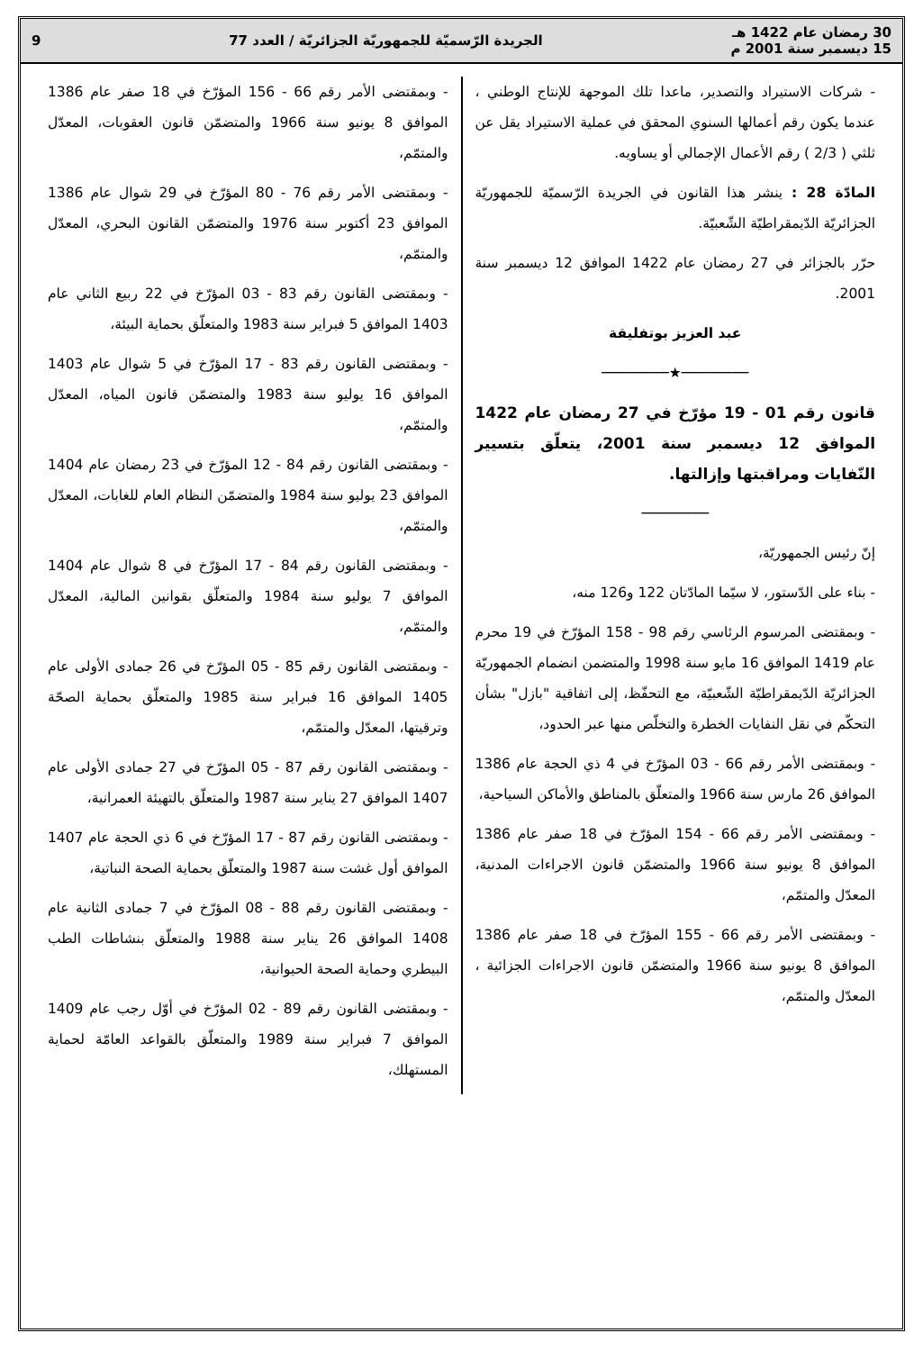30 رمضان عام 1422 هـ
15 ديسمبر سنة 2001 م
الجريدة الرّسميّة للجمهوريّة الجزائريّة / العدد 77
9
- شركات الاستيراد والتصدير، ماعدا تلك الموجهة للإنتاج الوطني ، عندما يكون رقم أعمالها السنوي المحقق في عملية الاستيراد يقل عن ثلثي ( 2/3 ) رقم الأعمال الإجمالي أو يساويه.
المادّة 28 : ينشر هذا القانون في الجريدة الرّسميّة للجمهوريّة الجزائريّة الدّيمقراطيّة الشّعبيّة.
حرّر بالجزائر في 27 رمضان عام 1422 الموافق 12 ديسمبر سنة 2001.
عبد العزيز بوتفليقة
────────★────────
قانون رقم 01 - 19 مؤرّخ في 27 رمضان عام 1422 الموافق 12 ديسمبر سنة 2001، يتعلّق بتسيير النّفايات ومراقبتها وإزالتها.
────────
إنّ رئيس الجمهوريّة،
- بناء على الدّستور، لا سيّما المادّتان 122 و126 منه،
- وبمقتضى المرسوم الرئاسي رقم 98 - 158 المؤرّخ في 19 محرم عام 1419 الموافق 16 مايو سنة 1998 والمتضمن انضمام الجمهوريّة الجزائريّة الدّيمقراطيّة الشّعبيّة، مع التحفّظ، إلى اتفاقية "بازل" بشأن التحكّم في نقل النفايات الخطرة والتخلّص منها عبر الحدود،
- وبمقتضى الأمر رقم 66 - 03 المؤرّخ في 4 ذي الحجة عام 1386 الموافق 26 مارس سنة 1966 والمتعلّق بالمناطق والأماكن السياحية،
- وبمقتضى الأمر رقم 66 - 154 المؤرّخ في 18 صفر عام 1386 الموافق 8 يونيو سنة 1966 والمتضمّن قانون الاجراءات المدنية، المعدّل والمتمّم،
- وبمقتضى الأمر رقم 66 - 155 المؤرّخ في 18 صفر عام 1386 الموافق 8 يونيو سنة 1966 والمتضمّن قانون الاجراءات الجزائية ، المعدّل والمتمّم،
- وبمقتضى الأمر رقم 66 - 156 المؤرّخ في 18 صفر عام 1386 الموافق 8 يونيو سنة 1966 والمتضمّن قانون العقوبات، المعدّل والمتمّم،
- وبمقتضى الأمر رقم 76 - 80 المؤرّخ في 29 شوال عام 1386 الموافق 23 أكتوبر سنة 1976 والمتضمّن القانون البحري، المعدّل والمتمّم،
- وبمقتضى القانون رقم 83 - 03 المؤرّخ في 22 ربيع الثاني عام 1403 الموافق 5 فبراير سنة 1983 والمتعلّق بحماية البيئة،
- وبمقتضى القانون رقم 83 - 17 المؤرّخ في 5 شوال عام 1403 الموافق 16 يوليو سنة 1983 والمتضمّن قانون المياه، المعدّل والمتمّم،
- وبمقتضى القانون رقم 84 - 12 المؤرّخ في 23 رمضان عام 1404 الموافق 23 يوليو سنة 1984 والمتضمّن النظام العام للغابات، المعدّل والمتمّم،
- وبمقتضى القانون رقم 84 - 17 المؤرّخ في 8 شوال عام 1404 الموافق 7 يوليو سنة 1984 والمتعلّق بقوانين المالية، المعدّل والمتمّم،
- وبمقتضى القانون رقم 85 - 05 المؤرّخ في 26 جمادى الأولى عام 1405 الموافق 16 فبراير سنة 1985 والمتعلّق بحماية الصحّة وترقيتها، المعدّل والمتمّم،
- وبمقتضى القانون رقم 87 - 05 المؤرّخ في 27 جمادى الأولى عام 1407 الموافق 27 يناير سنة 1987 والمتعلّق بالتهيئة العمرانية،
- وبمقتضى القانون رقم 87 - 17 المؤرّخ في 6 ذي الحجة عام 1407 الموافق أول غشت سنة 1987 والمتعلّق بحماية الصحة النباتية،
- وبمقتضى القانون رقم 88 - 08 المؤرّخ في 7 جمادى الثانية عام 1408 الموافق 26 يناير سنة 1988 والمتعلّق بنشاطات الطب البيطري وحماية الصحة الحيوانية،
- وبمقتضى القانون رقم 89 - 02 المؤرّخ في أوّل رجب عام 1409 الموافق 7 فبراير سنة 1989 والمتعلّق بالقواعد العامّة لحماية المستهلك،